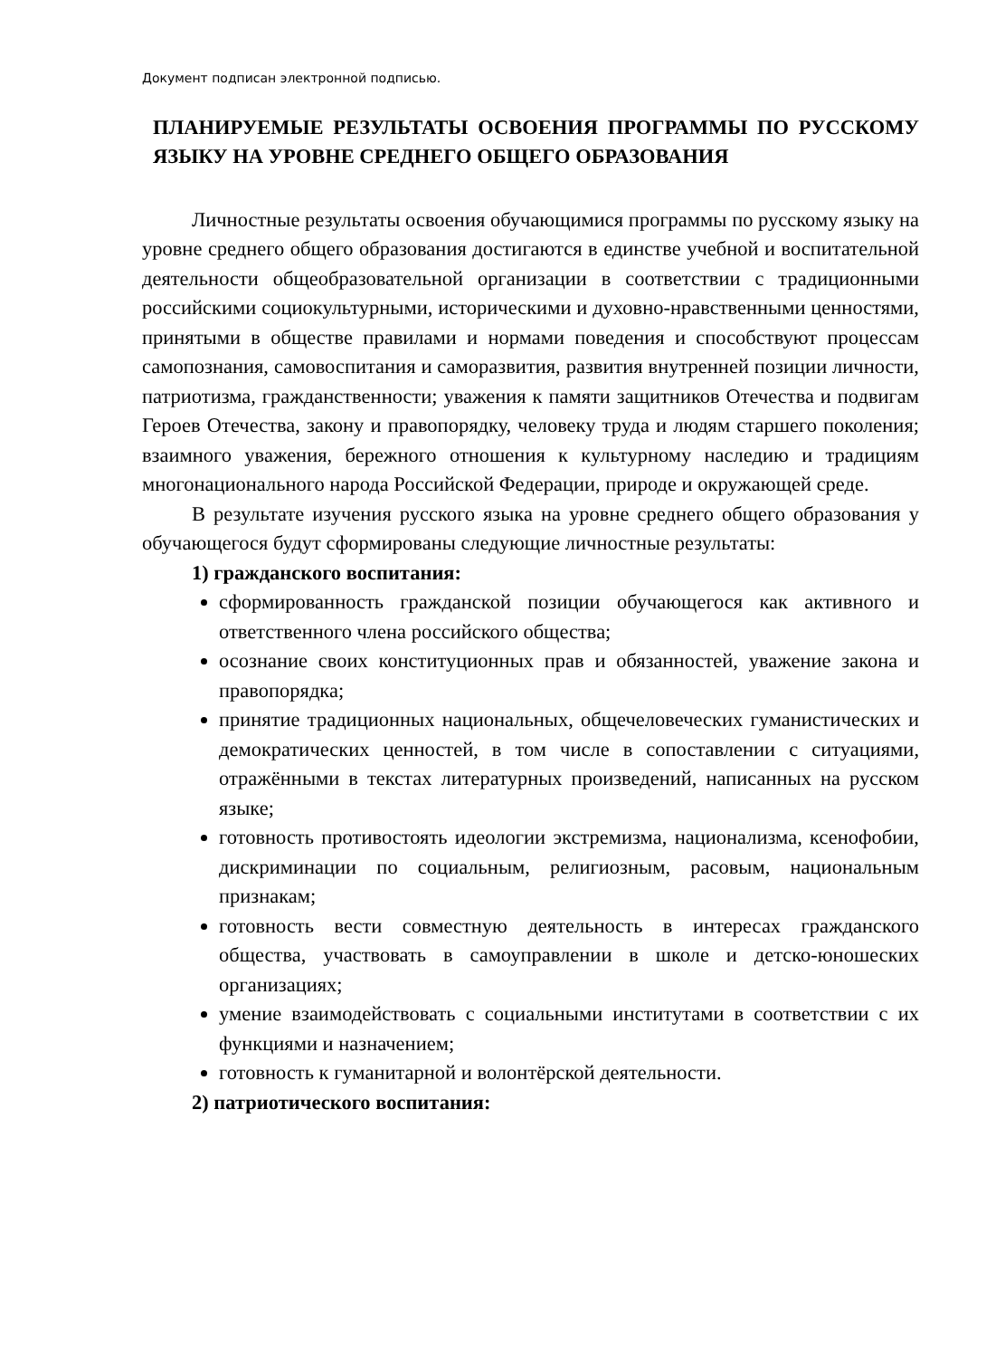Документ подписан электронной подписью.
ПЛАНИРУЕМЫЕ РЕЗУЛЬТАТЫ ОСВОЕНИЯ ПРОГРАММЫ ПО РУССКОМУ ЯЗЫКУ НА УРОВНЕ СРЕДНЕГО ОБЩЕГО ОБРАЗОВАНИЯ
Личностные результаты освоения обучающимися программы по русскому языку на уровне среднего общего образования достигаются в единстве учебной и воспитательной деятельности общеобразовательной организации в соответствии с традиционными российскими социокультурными, историческими и духовно-нравственными ценностями, принятыми в обществе правилами и нормами поведения и способствуют процессам самопознания, самовоспитания и саморазвития, развития внутренней позиции личности, патриотизма, гражданственности; уважения к памяти защитников Отечества и подвигам Героев Отечества, закону и правопорядку, человеку труда и людям старшего поколения; взаимного уважения, бережного отношения к культурному наследию и традициям многонационального народа Российской Федерации, природе и окружающей среде.
В результате изучения русского языка на уровне среднего общего образования у обучающегося будут сформированы следующие личностные результаты:
1) гражданского воспитания:
сформированность гражданской позиции обучающегося как активного и ответственного члена российского общества;
осознание своих конституционных прав и обязанностей, уважение закона и правопорядка;
принятие традиционных национальных, общечеловеческих гуманистических и демократических ценностей, в том числе в сопоставлении с ситуациями, отражёнными в текстах литературных произведений, написанных на русском языке;
готовность противостоять идеологии экстремизма, национализма, ксенофобии, дискриминации по социальным, религиозным, расовым, национальным признакам;
готовность вести совместную деятельность в интересах гражданского общества, участвовать в самоуправлении в школе и детско-юношеских организациях;
умение взаимодействовать с социальными институтами в соответствии с их функциями и назначением;
готовность к гуманитарной и волонтёрской деятельности.
2) патриотического воспитания: